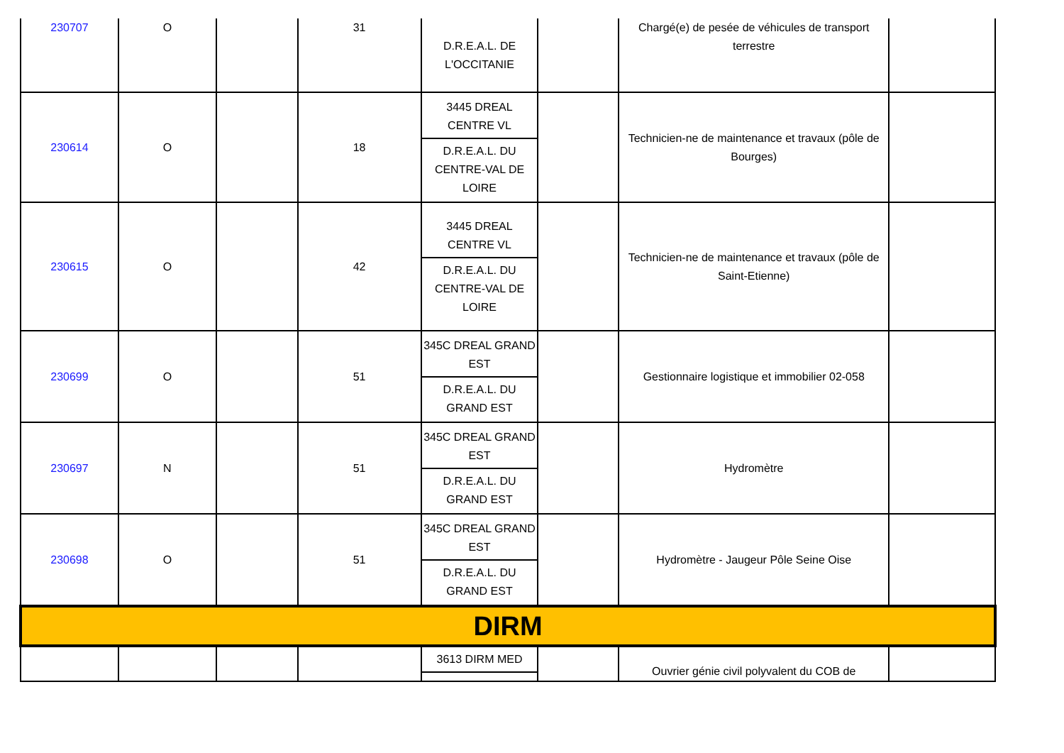| 230707 | O | | 31 | D.R.E.A.L. DE L'OCCITANIE | | Chargé(e) de pesée de véhicules de transport terrestre | |
| 230614 | O | | 18 | 3445 DREAL CENTRE VL D.R.E.A.L. DU CENTRE-VAL DE LOIRE | | Technicien-ne de maintenance et travaux (pôle de Bourges) | |
| 230615 | O | | 42 | 3445 DREAL CENTRE VL D.R.E.A.L. DU CENTRE-VAL DE LOIRE | | Technicien-ne de maintenance et travaux (pôle de Saint-Etienne) | |
| 230699 | O | | 51 | 345C DREAL GRAND EST D.R.E.A.L. DU GRAND EST | | Gestionnaire logistique et immobilier 02-058 | |
| 230697 | N | | 51 | 345C DREAL GRAND EST D.R.E.A.L. DU GRAND EST | | Hydromètre | |
| 230698 | O | | 51 | 345C DREAL GRAND EST D.R.E.A.L. DU GRAND EST | | Hydromètre - Jaugeur Pôle Seine Oise | |
| DIRM | | | | | | | |
| | | | | 3613 DIRM MED | | Ouvrier génie civil polyvalent du COB de | |